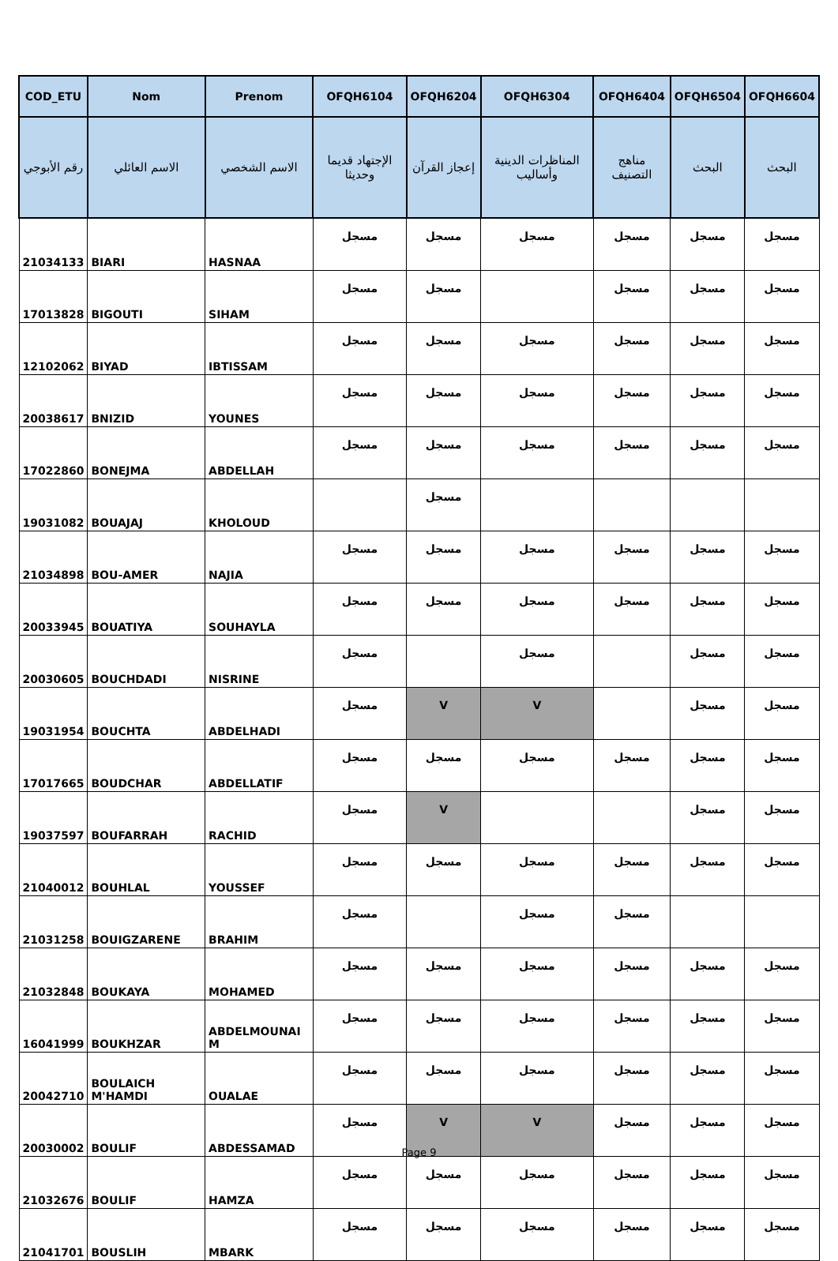| COD_ETU | Nom | Prenom | OFQH6104 | OFQH6204 | OFQH6304 | OFQH6404 | OFQH6504 | OFQH6604 |
| --- | --- | --- | --- | --- | --- | --- | --- | --- |
| رقم الأبوجي | الاسم العائلي | الاسم الشخصي | الإجتهاد قديما وحديثا | إعجاز القرآن | المناظرات الدينية وأساليب | مناهج التصنيف | البحث | البحث |
| 21034133 | BIARI | HASNAA | مسجل | مسجل | مسجل | مسجل | مسجل | مسجل |
| 17013828 | BIGOUTI | SIHAM | مسجل | مسجل | | مسجل | مسجل | مسجل |
| 12102062 | BIYAD | IBTISSAM | مسجل | مسجل | مسجل | مسجل | مسجل | مسجل |
| 20038617 | BNIZID | YOUNES | مسجل | مسجل | مسجل | مسجل | مسجل | مسجل |
| 17022860 | BONEJMA | ABDELLAH | مسجل | مسجل | مسجل | مسجل | مسجل | مسجل |
| 19031082 | BOUAJAJ | KHOLOUD | | مسجل | | | | |
| 21034898 | BOU-AMER | NAJIA | مسجل | مسجل | مسجل | مسجل | مسجل | مسجل |
| 20033945 | BOUATIYA | SOUHAYLA | مسجل | مسجل | مسجل | مسجل | مسجل | مسجل |
| 20030605 | BOUCHDADI | NISRINE | مسجل | | مسجل | | مسجل | مسجل |
| 19031954 | BOUCHTA | ABDELHADI | مسجل | V | V | | مسجل | مسجل |
| 17017665 | BOUDCHAR | ABDELLATIF | مسجل | مسجل | مسجل | مسجل | مسجل | مسجل |
| 19037597 | BOUFARRAH | RACHID | مسجل | V | | | مسجل | مسجل |
| 21040012 | BOUHLAL | YOUSSEF | مسجل | مسجل | مسجل | مسجل | مسجل | مسجل |
| 21031258 | BOUIGZARENE | BRAHIM | مسجل | | مسجل | مسجل | | |
| 21032848 | BOUKAYA | MOHAMED | مسجل | مسجل | مسجل | مسجل | مسجل | مسجل |
| 16041999 | BOUKHZAR | ABDELMOUNAI M | مسجل | مسجل | مسجل | مسجل | مسجل | مسجل |
| 20042710 | BOULAICH M'HAMDI | OUALAE | مسجل | مسجل | مسجل | مسجل | مسجل | مسجل |
| 20030002 | BOULIF | ABDESSAMAD | مسجل | V | V | مسجل | مسجل | مسجل |
| 21032676 | BOULIF | HAMZA | مسجل | مسجل | مسجل | مسجل | مسجل | مسجل |
| 21041701 | BOUSLIH | MBARK | مسجل | مسجل | مسجل | مسجل | مسجل | مسجل |
Page 9